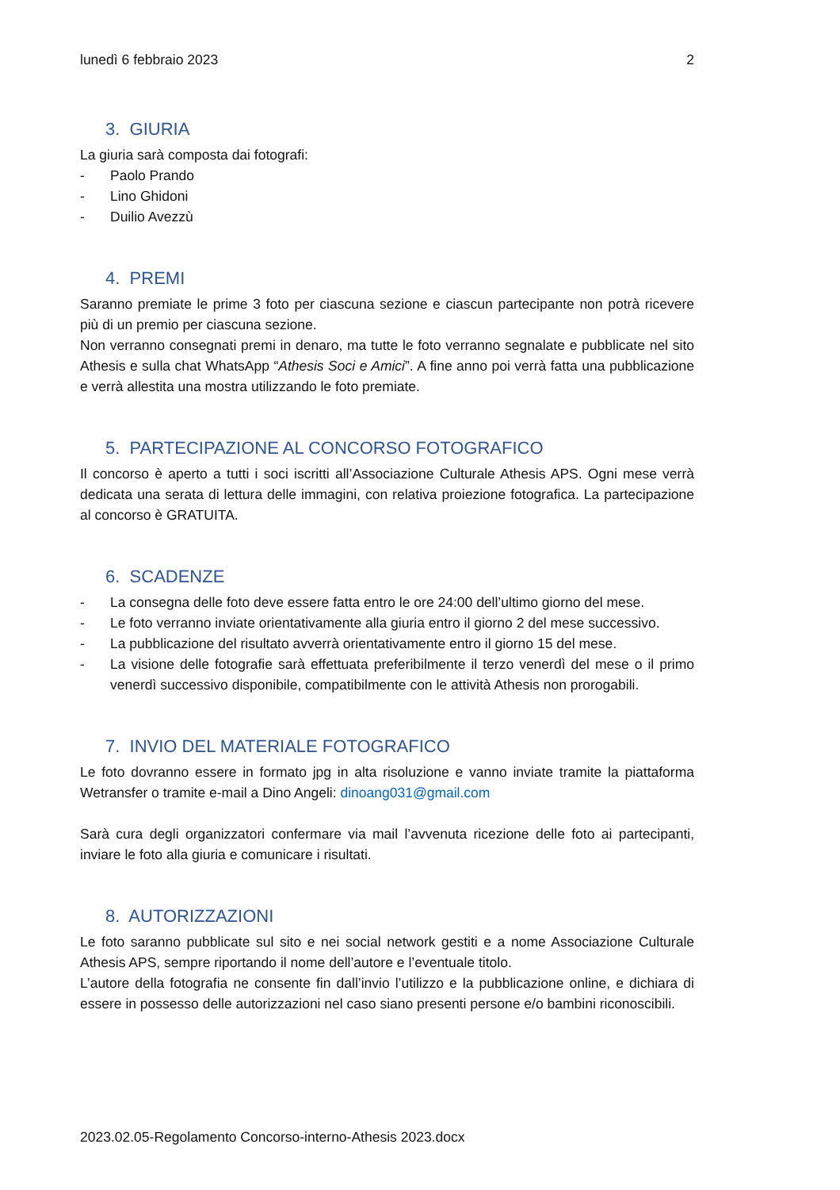lunedì 6 febbraio 2023 2
3. GIURIA
La giuria sarà composta dai fotografi:
- Paolo Prando
- Lino Ghidoni
- Duilio Avezzù
4. PREMI
Saranno premiate le prime 3 foto per ciascuna sezione e ciascun partecipante non potrà ricevere più di un premio per ciascuna sezione.
Non verranno consegnati premi in denaro, ma tutte le foto verranno segnalate e pubblicate nel sito Athesis e sulla chat WhatsApp “Athesis Soci e Amici”. A fine anno poi verrà fatta una pubblicazione e verrà allestita una mostra utilizzando le foto premiate.
5. PARTECIPAZIONE AL CONCORSO FOTOGRAFICO
Il concorso è aperto a tutti i soci iscritti all’Associazione Culturale Athesis APS. Ogni mese verrà dedicata una serata di lettura delle immagini, con relativa proiezione fotografica. La partecipazione al concorso è GRATUITA.
6. SCADENZE
- La consegna delle foto deve essere fatta entro le ore 24:00 dell’ultimo giorno del mese.
- Le foto verranno inviate orientativamente alla giuria entro il giorno 2 del mese successivo.
- La pubblicazione del risultato avverrà orientativamente entro il giorno 15 del mese.
- La visione delle fotografie sarà effettuata preferibilmente il terzo venerdì del mese o il primo venerdì successivo disponibile, compatibilmente con le attività Athesis non prorogabili.
7. INVIO DEL MATERIALE FOTOGRAFICO
Le foto dovranno essere in formato jpg in alta risoluzione e vanno inviate tramite la piattaforma Wetransfer o tramite e-mail a Dino Angeli: dinoang031@gmail.com
Sarà cura degli organizzatori confermare via mail l’avvenuta ricezione delle foto ai partecipanti, inviare le foto alla giuria e comunicare i risultati.
8. AUTORIZZAZIONI
Le foto saranno pubblicate sul sito e nei social network gestiti e a nome Associazione Culturale Athesis APS, sempre riportando il nome dell’autore e l’eventuale titolo.
L’autore della fotografia ne consente fin dall’invio l’utilizzo e la pubblicazione online, e dichiara di essere in possesso delle autorizzazioni nel caso siano presenti persone e/o bambini riconoscibili.
2023.02.05-Regolamento Concorso-interno-Athesis 2023.docx